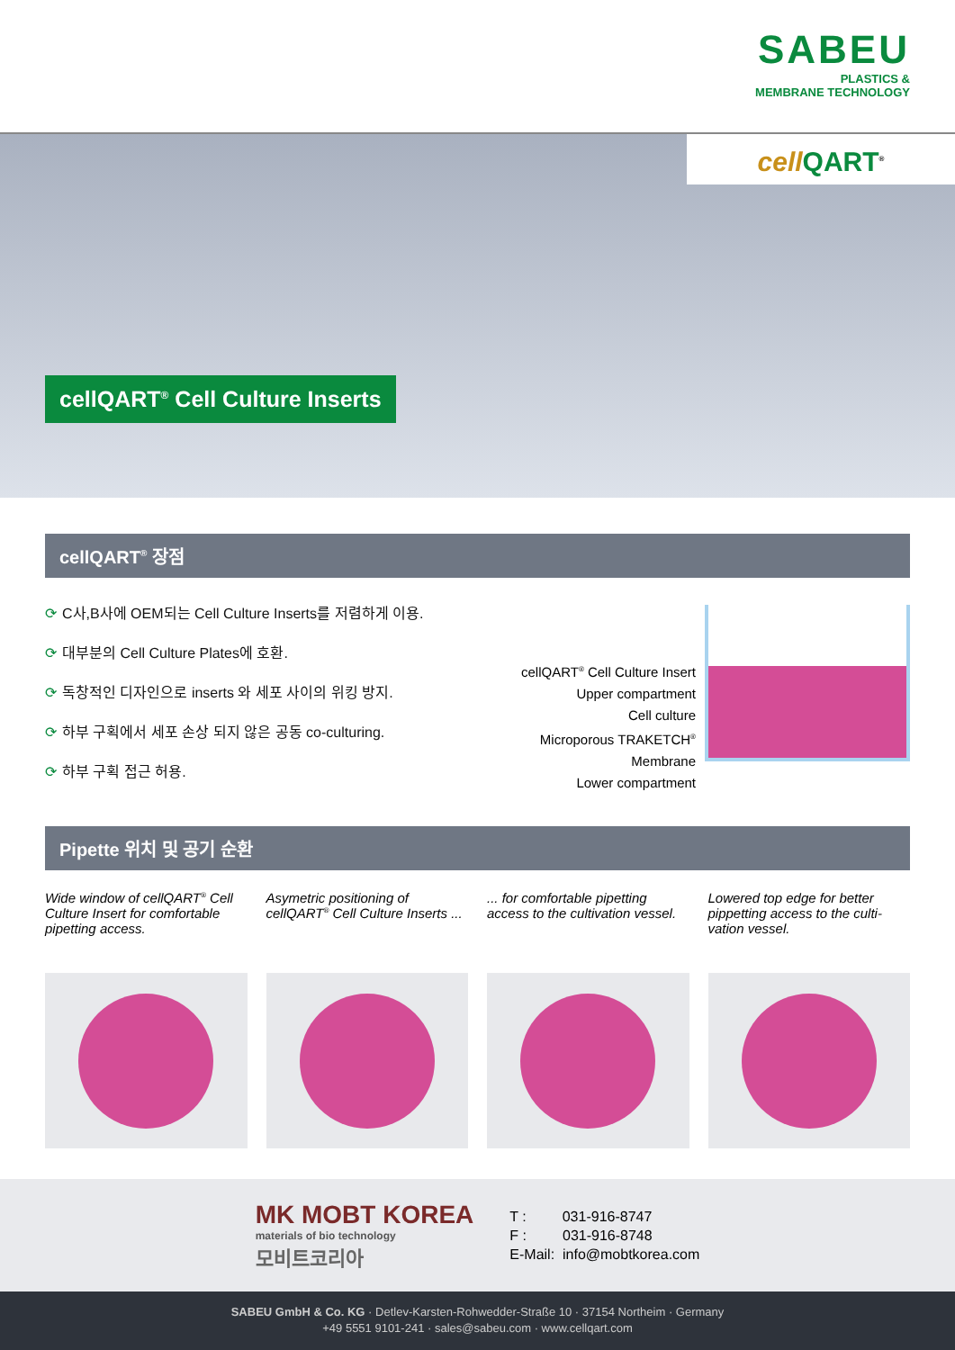SABEU
PLASTICS &
MEMBRANE TECHNOLOGY
cell QART<sup>®</sup>
cellQART<sup>®</sup> Cell Culture Inserts
cellQART<sup>®</sup> 장점
⟳ C사,B사에 OEM되는 Cell Culture Inserts를 저렴하게 이용.
⟳ 대부분의 Cell Culture Plates에 호환.
⟳ 독창적인 디자인으로 inserts 와 세포 사이의 위킹 방지.
⟳ 하부 구획에서 세포 손상 되지 않은 공동 co-culturing.
⟳ 하부 구획 접근 허용.
cellQART<sup>®</sup> Cell Culture Insert
Upper compartment
Cell culture
Microporous TRAKETCH<sup>®</sup> Membrane
Lower compartment
Pipette 위치 및 공기 순환
Wide window of cellQART<sup>®</sup> Cell Culture Insert for comfortable pipetting access.
Asymetric positioning of cellQART<sup>®</sup> Cell Culture Inserts ...
... for comfortable pipetting access to the cultivation vessel.
Lowered top edge for better pippetting access to the culti-vation vessel.
MK MOBT KOREA
materials of bio technology
모비트코리아
T : 031-916-8747
F : 031-916-8748
E-Mail: info@mobtkorea.com
SABEU GmbH & Co. KG · Detlev-Karsten-Rohwedder-Straße 10 · 37154 Northeim · Germany
+49 5551 9101-241 · sales@sabeu.com · www.cellqart.com